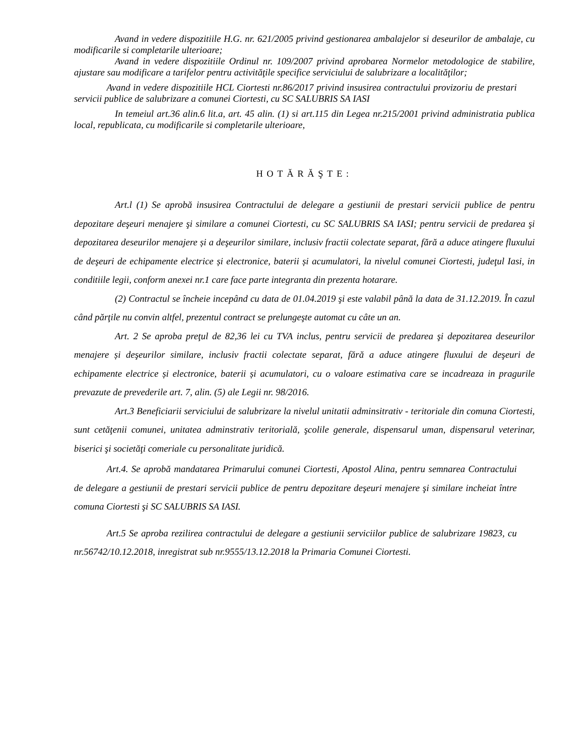Avand in vedere dispozitiile H.G. nr. 621/2005 privind gestionarea ambalajelor si deseurilor de ambalaje, cu modificarile si completarile ulterioare;
Avand in vedere dispozitiile Ordinul nr. 109/2007 privind aprobarea Normelor metodologice de stabilire, ajustare sau modificare a tarifelor pentru activităţile specifice serviciului de salubrizare a localităţilor;
Avand in vedere dispozitiile HCL Ciortesti nr.86/2017 privind insusirea contractului provizoriu de prestari servicii publice de salubrizare a comunei Ciortesti, cu SC SALUBRIS SA IASI
In temeiul art.36 alin.6 lit.a, art. 45 alin. (1) si art.115 din Legea nr.215/2001 privind administratia publica local, republicata, cu modificarile si completarile ulterioare,
HOTĂRĂŞTE:
Art.l (1) Se aprobă insusirea Contractului de delegare a gestiunii de prestari servicii publice de pentru depozitare deşeuri menajere şi similare a comunei Ciortesti, cu SC SALUBRIS SA IASI; pentru servicii de predarea şi depozitarea deseurilor menajere și a deşeurilor similare, inclusiv fractii colectate separat, fără a aduce atingere fluxului de deşeuri de echipamente electrice și electronice, baterii și acumulatori, la nivelul comunei Ciortesti, judeţul Iasi, in conditiile legii, conform anexei nr.1 care face parte integranta din prezenta hotarare.
(2) Contractul se încheie incepând cu data de 01.04.2019 şi este valabil până la data de 31.12.2019. În cazul când părţile nu convin altfel, prezentul contract se prelungeşte automat cu câte un an.
Art. 2 Se aproba preţul de 82,36 lei cu TVA inclus, pentru servicii de predarea şi depozitarea deseurilor menajere și deşeurilor similare, inclusiv fractii colectate separat, fără a aduce atingere fluxului de deşeuri de echipamente electrice și electronice, baterii și acumulatori, cu o valoare estimativa care se incadreaza in pragurile prevazute de prevederile art. 7, alin. (5) ale Legii nr. 98/2016.
Art.3 Beneficiarii serviciului de salubrizare la nivelul unitatii adminsitrativ - teritoriale din comuna Ciortesti, sunt cetăţenii comunei, unitatea adminstrativ teritorială, şcolile generale, dispensarul uman, dispensarul veterinar, biserici şi societăţi comeriale cu personalitate juridică.
Art.4. Se aprobă mandatarea Primarului comunei Ciortesti, Apostol Alina, pentru semnarea Contractului de delegare a gestiunii de prestari servicii publice de pentru depozitare deşeuri menajere şi similare incheiat între comuna Ciortesti şi SC SALUBRIS SA IASI.
Art.5 Se aproba rezilirea contractului de delegare a gestiunii serviciilor publice de salubrizare 19823, cu nr.56742/10.12.2018, inregistrat sub nr.9555/13.12.2018 la Primaria Comunei Ciortesti.